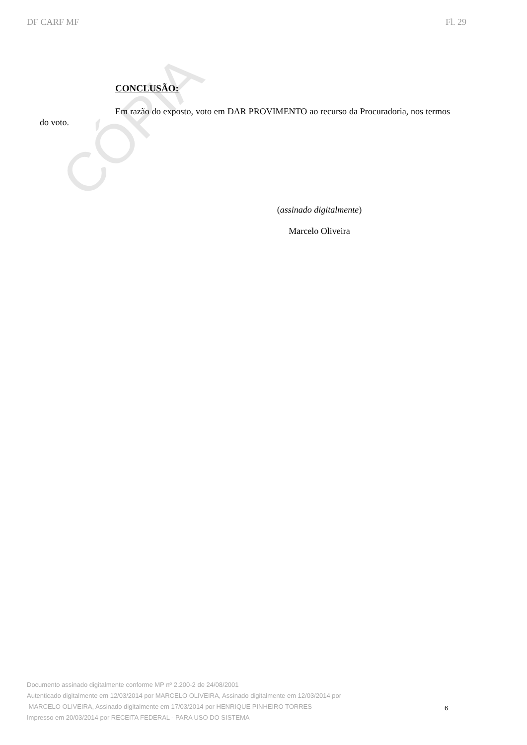DF CARF MF Fl. 29
CÓPIA
CONCLUSÃO:
Em razão do exposto, voto em DAR PROVIMENTO ao recurso da Procuradoria, nos termos do voto.
(assinado digitalmente)
Marcelo Oliveira
Documento assinado digitalmente conforme MP nº 2.200-2 de 24/08/2001
Autenticado digitalmente em 12/03/2014 por MARCELO OLIVEIRA, Assinado digitalmente em 12/03/2014 por
MARCELO OLIVEIRA, Assinado digitalmente em 17/03/2014 por HENRIQUE PINHEIRO TORRES
Impresso em 20/03/2014 por RECEITA FEDERAL - PARA USO DO SISTEMA
6